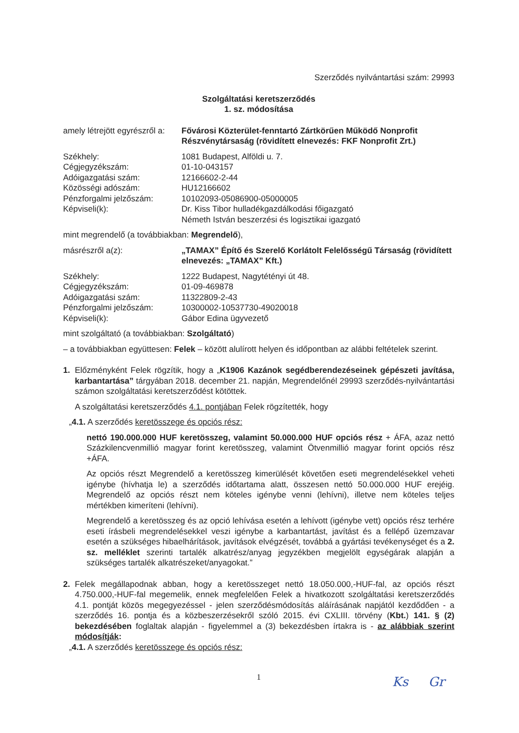Szerződés nyilvántartási szám: 29993
Szolgáltatási keretszerződés
1. sz. módosítása
amely létrejött egyrészről a:
Fővárosi Közterület-fenntartó Zártkörűen Működő Nonprofit Részvénytársaság (rövidített elnevezés: FKF Nonprofit Zrt.)
Székhely: 1081 Budapest, Alföldi u. 7.
Cégjegyzékszám: 01-10-043157
Adóigazgatási szám: 12166602-2-44
Közösségi adószám: HU12166602
Pénzforgalmi jelzőszám: 10102093-05086900-05000005
Képviseli(k): Dr. Kiss Tibor hulladékgazdálkodási főigazgató
Németh István beszerzési és logisztikai igazgató
mint megrendelő (a továbbiakban: Megrendelő),
másrészről a(z): „TAMAX” Építő és Szerelő Korlátolt Felelősségű Társaság (rövidített elnevezés: „TAMAX” Kft.)
Székhely: 1222 Budapest, Nagytétényi út 48.
Cégjegyzékszám: 01-09-469878
Adóigazgatási szám: 11322809-2-43
Pénzforgalmi jelzőszám: 10300002-10537730-49020018
Képviseli(k): Gábor Edina ügyvezető
mint szolgáltató (a továbbiakban: Szolgáltató)
– a továbbiakban együttesen: Felek – között alulírott helyen és időpontban az alábbi feltételek szerint.
1. Előzményként Felek rögzítik, hogy a „K1906 Kazánok segédberendezéseinek gépészeti javítása, karbantartása” tárgyában 2018. december 21. napján, Megrendelőnél 29993 szerződés-nyilvántartási számon szolgáltatási keretszerződést kötöttek.
A szolgáltatási keretszerződés 4.1. pontjában Felek rögzítették, hogy
„4.1. A szerződés keretösszege és opciós rész:
nettó 190.000.000 HUF keretösszeg, valamint 50.000.000 HUF opciós rész + ÁFA, azaz nettó Százkilencvenmillió magyar forint keretösszeg, valamint Ötvenmillió magyar forint opciós rész +ÁFA.
Az opciós részt Megrendelő a keretösszeg kimerülését követően eseti megrendelésekkel veheti igénybe (hívhatja le) a szerződés időtartama alatt, összesen nettó 50.000.000 HUF erejéig. Megrendelő az opciós részt nem köteles igénybe venni (lehívni), illetve nem köteles teljes mértékben kimeríteni (lehívni).
Megrendelő a keretösszeg és az opció lehívása esetén a lehívott (igénybe vett) opciós rész terhére eseti írásbeli megrendelésekkel veszi igénybe a karbantartást, javítást és a fellépő üzemzavar esetén a szükséges hibaelhárítások, javítások elvégzését, továbbá a gyártási tevékenységet és a 2. sz. melléklet szerinti tartalék alkatrész/anyag jegyzékben megjelölt egységárak alapján a szükséges tartalék alkatrészeket/anyagokat.”
2. Felek megállapodnak abban, hogy a keretösszeget nettó 18.050.000,-HUF-fal, az opciós részt 4.750.000,-HUF-fal megemelik, ennek megfelelően Felek a hivatkozott szolgáltatási keretszerződés 4.1. pontját közös megegyezéssel - jelen szerződésmódosítás aláírásának napjától kezdődően - a szerződés 16. pontja és a közbeszerzésekről szóló 2015. évi CXLIII. törvény (Kbt.) 141. § (2) bekezdésében foglaltak alapján - figyelemmel a (3) bekezdésben írtakra is - az alábbiak szerint módosítják:
„4.1. A szerződés keretösszege és opciós rész:
1 Ks Gr